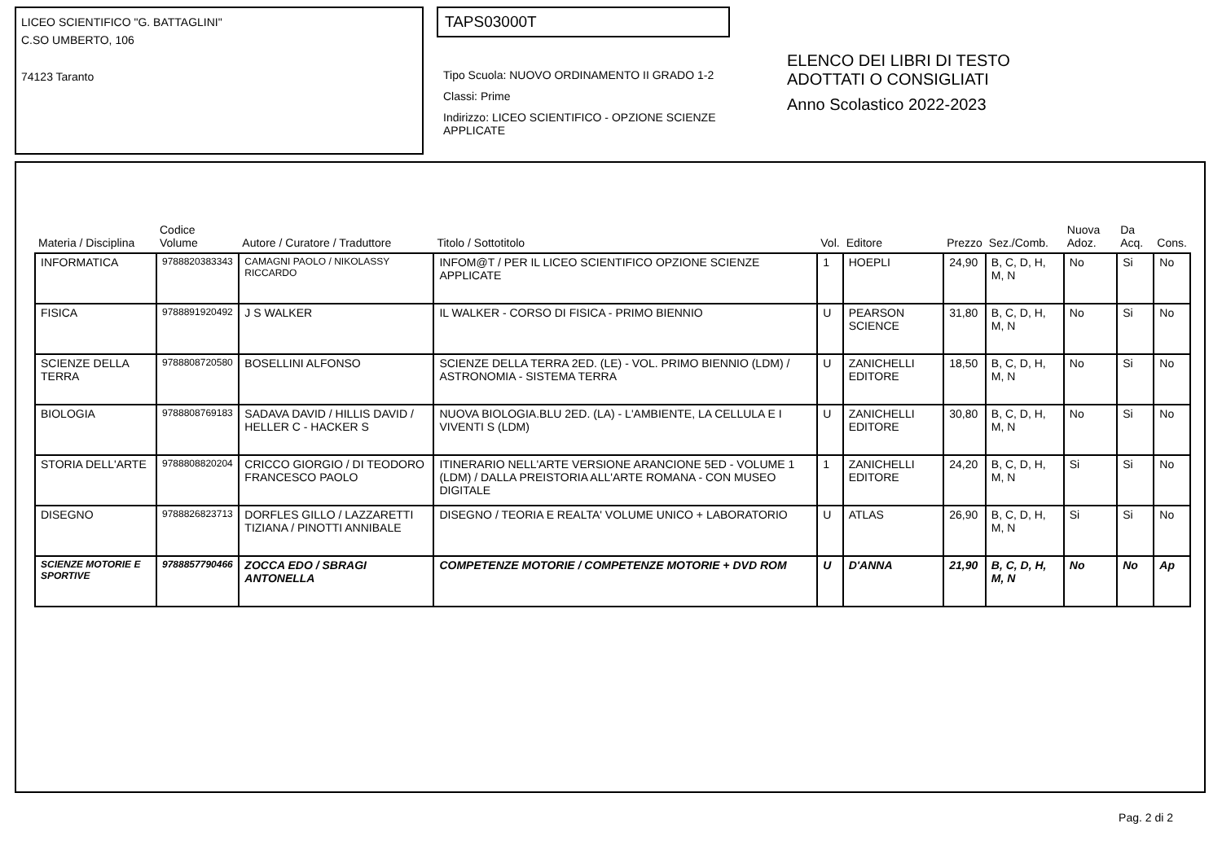LICEO SCIENTIFICO "G. BATTAGLINI"
C.SO UMBERTO, 106
74123 Taranto
TAPS03000T
Tipo Scuola: NUOVO ORDINAMENTO II GRADO 1-2
Classi: Prime
Indirizzo: LICEO SCIENTIFICO - OPZIONE SCIENZE APPLICATE
ELENCO DEI LIBRI DI TESTO
ADOTTATI O CONSIGLIATI
Anno Scolastico 2022-2023
| Materia / Disciplina | Codice Volume | Autore / Curatore / Traduttore | Titolo / Sottotitolo | Vol. | Editore | Prezzo | Sez./Comb. | Nuova Adoz. | Da Acq. | Cons. |
| --- | --- | --- | --- | --- | --- | --- | --- | --- | --- | --- |
| INFORMATICA | 9788820383343 | CAMAGNI PAOLO / NIKOLASSY RICCARDO | INFOM@T / PER IL LICEO SCIENTIFICO OPZIONE SCIENZE APPLICATE | 1 | HOEPLI | 24,90 | B, C, D, H, M, N | No | Si | No |
| FISICA | 9788891920492 | J S WALKER | IL WALKER - CORSO DI FISICA - PRIMO BIENNIO | U | PEARSON SCIENCE | 31,80 | B, C, D, H, M, N | No | Si | No |
| SCIENZE DELLA TERRA | 9788808720580 | BOSELLINI ALFONSO | SCIENZE DELLA TERRA 2ED. (LE) - VOL. PRIMO BIENNIO (LDM) / ASTRONOMIA - SISTEMA TERRA | U | ZANICHELLI EDITORE | 18,50 | B, C, D, H, M, N | No | Si | No |
| BIOLOGIA | 9788808769183 | SADAVA DAVID / HILLIS DAVID / HELLER C - HACKER S | NUOVA BIOLOGIA.BLU 2ED. (LA) - L'AMBIENTE, LA CELLULA E I VIVENTI S (LDM) | U | ZANICHELLI EDITORE | 30,80 | B, C, D, H, M, N | No | Si | No |
| STORIA DELL'ARTE | 9788808820204 | CRICCO GIORGIO / DI TEODORO FRANCESCO PAOLO | ITINERARIO NELL'ARTE VERSIONE ARANCIONE 5ED - VOLUME 1 (LDM) / DALLA PREISTORIA ALL'ARTE ROMANA - CON MUSEO DIGITALE | 1 | ZANICHELLI EDITORE | 24,20 | B, C, D, H, M, N | Si | Si | No |
| DISEGNO | 9788826823713 | DORFLES GILLO / LAZZARETTI TIZIANA / PINOTTI ANNIBALE | DISEGNO / TEORIA E REALTA' VOLUME UNICO + LABORATORIO | U | ATLAS | 26,90 | B, C, D, H, M, N | Si | Si | No |
| SCIENZE MOTORIE E SPORTIVE | 9788857790466 | ZOCCA EDO / SBRAGI ANTONELLA | COMPETENZE MOTORIE / COMPETENZE MOTORIE + DVD ROM | U | D'ANNA | 21,90 | B, C, D, H, M, N | No | No | Ap |
Pag. 2 di 2